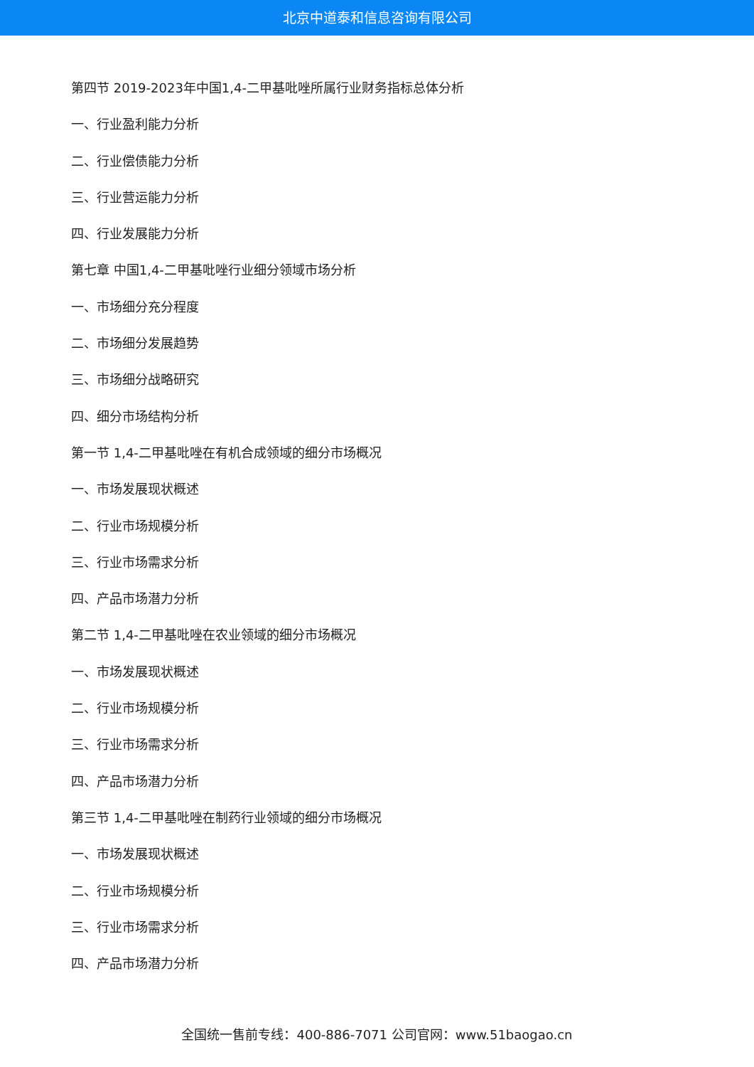北京中道泰和信息咨询有限公司
第四节 2019-2023年中国1,4-二甲基吡唑所属行业财务指标总体分析
一、行业盈利能力分析
二、行业偿债能力分析
三、行业营运能力分析
四、行业发展能力分析
第七章 中国1,4-二甲基吡唑行业细分领域市场分析
一、市场细分充分程度
二、市场细分发展趋势
三、市场细分战略研究
四、细分市场结构分析
第一节 1,4-二甲基吡唑在有机合成领域的细分市场概况
一、市场发展现状概述
二、行业市场规模分析
三、行业市场需求分析
四、产品市场潜力分析
第二节 1,4-二甲基吡唑在农业领域的细分市场概况
一、市场发展现状概述
二、行业市场规模分析
三、行业市场需求分析
四、产品市场潜力分析
第三节 1,4-二甲基吡唑在制药行业领域的细分市场概况
一、市场发展现状概述
二、行业市场规模分析
三、行业市场需求分析
四、产品市场潜力分析
全国统一售前专线：400-886-7071 公司官网：www.51baogao.cn